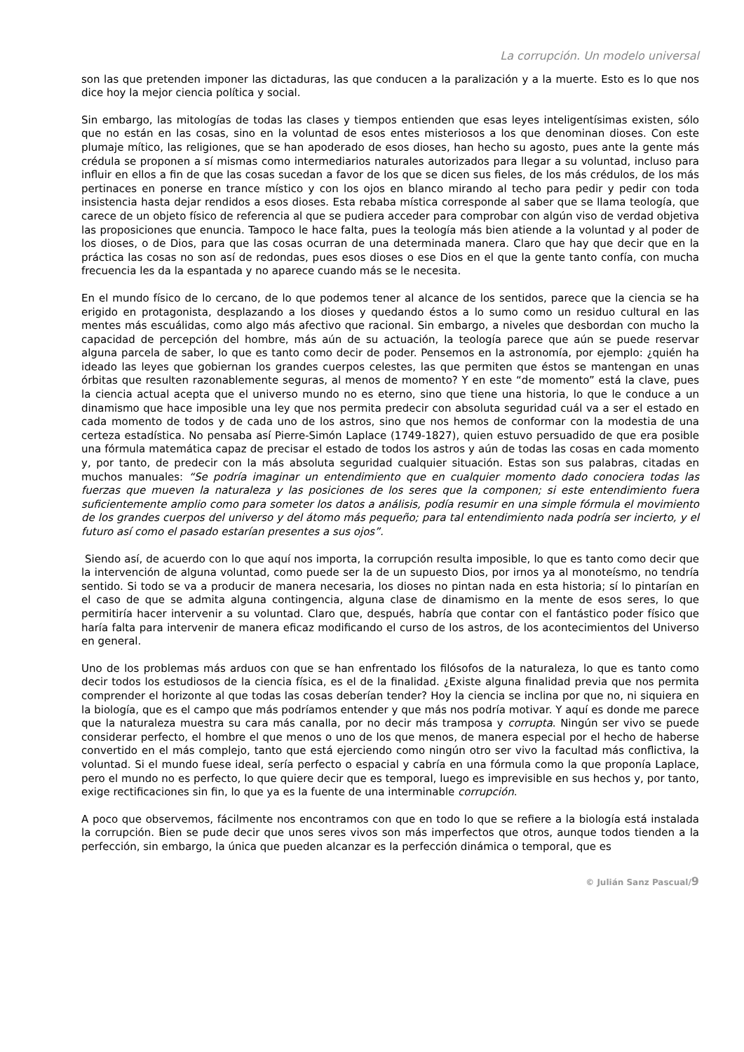La corrupción. Un modelo universal
son las que pretenden imponer las dictaduras, las que conducen a la paralización y a la muerte. Esto es lo que nos dice hoy la mejor ciencia política y social.
Sin embargo, las mitologías de todas las clases y tiempos entienden que esas leyes inteligentísimas existen, sólo que no están en las cosas, sino en la voluntad de esos entes misteriosos a los que denominan dioses. Con este plumaje mítico, las religiones, que se han apoderado de esos dioses, han hecho su agosto, pues ante la gente más crédula se proponen a sí mismas como intermediarios naturales autorizados para llegar a su voluntad, incluso para influir en ellos a fin de que las cosas sucedan a favor de los que se dicen sus fieles, de los más crédulos, de los más pertinaces en ponerse en trance místico y con los ojos en blanco mirando al techo para pedir y pedir con toda insistencia hasta dejar rendidos a esos dioses. Esta rebaba mística corresponde al saber que se llama teología, que carece de un objeto físico de referencia al que se pudiera acceder para comprobar con algún viso de verdad objetiva las proposiciones que enuncia. Tampoco le hace falta, pues la teología más bien atiende a la voluntad y al poder de los dioses, o de Dios, para que las cosas ocurran de una determinada manera. Claro que hay que decir que en la práctica las cosas no son así de redondas, pues esos dioses o ese Dios en el que la gente tanto confía, con mucha frecuencia les da la espantada y no aparece cuando más se le necesita.
En el mundo físico de lo cercano, de lo que podemos tener al alcance de los sentidos, parece que la ciencia se ha erigido en protagonista, desplazando a los dioses y quedando éstos a lo sumo como un residuo cultural en las mentes más escuálidas, como algo más afectivo que racional. Sin embargo, a niveles que desbordan con mucho la capacidad de percepción del hombre, más aún de su actuación, la teología parece que aún se puede reservar alguna parcela de saber, lo que es tanto como decir de poder. Pensemos en la astronomía, por ejemplo: ¿quién ha ideado las leyes que gobiernan los grandes cuerpos celestes, las que permiten que éstos se mantengan en unas órbitas que resulten razonablemente seguras, al menos de momento? Y en este “de momento” está la clave, pues la ciencia actual acepta que el universo mundo no es eterno, sino que tiene una historia, lo que le conduce a un dinamismo que hace imposible una ley que nos permita predecir con absoluta seguridad cuál va a ser el estado en cada momento de todos y de cada uno de los astros, sino que nos hemos de conformar con la modestia de una certeza estadística. No pensaba así Pierre-Simón Laplace (1749-1827), quien estuvo persuadido de que era posible una fórmula matemática capaz de precisar el estado de todos los astros y aún de todas las cosas en cada momento y, por tanto, de predecir con la más absoluta seguridad cualquier situación. Estas son sus palabras, citadas en muchos manuales: “Se podría imaginar un entendimiento que en cualquier momento dado conociera todas las fuerzas que mueven la naturaleza y las posiciones de los seres que la componen; si este entendimiento fuera suficientemente amplio como para someter los datos a análisis, podía resumir en una simple fórmula el movimiento de los grandes cuerpos del universo y del átomo más pequeño; para tal entendimiento nada podría ser incierto, y el futuro así como el pasado estarían presentes a sus ojos”.
Siendo así, de acuerdo con lo que aquí nos importa, la corrupción resulta imposible, lo que es tanto como decir que la intervención de alguna voluntad, como puede ser la de un supuesto Dios, por irnos ya al monoteísmo, no tendría sentido. Si todo se va a producir de manera necesaria, los dioses no pintan nada en esta historia; sí lo pintarían en el caso de que se admita alguna contingencia, alguna clase de dinamismo en la mente de esos seres, lo que permitiría hacer intervenir a su voluntad. Claro que, después, habría que contar con el fantástico poder físico que haría falta para intervenir de manera eficaz modificando el curso de los astros, de los acontecimientos del Universo en general.
Uno de los problemas más arduos con que se han enfrentado los filósofos de la naturaleza, lo que es tanto como decir todos los estudiosos de la ciencia física, es el de la finalidad. ¿Existe alguna finalidad previa que nos permita comprender el horizonte al que todas las cosas deberían tender? Hoy la ciencia se inclina por que no, ni siquiera en la biología, que es el campo que más podríamos entender y que más nos podría motivar. Y aquí es donde me parece que la naturaleza muestra su cara más canalla, por no decir más tramposa y corrupta. Ningún ser vivo se puede considerar perfecto, el hombre el que menos o uno de los que menos, de manera especial por el hecho de haberse convertido en el más complejo, tanto que está ejerciendo como ningún otro ser vivo la facultad más conflictiva, la voluntad. Si el mundo fuese ideal, sería perfecto o espacial y cabría en una fórmula como la que proponía Laplace, pero el mundo no es perfecto, lo que quiere decir que es temporal, luego es imprevisible en sus hechos y, por tanto, exige rectificaciones sin fin, lo que ya es la fuente de una interminable corrupción.
A poco que observemos, fácilmente nos encontramos con que en todo lo que se refiere a la biología está instalada la corrupción. Bien se pude decir que unos seres vivos son más imperfectos que otros, aunque todos tienden a la perfección, sin embargo, la única que pueden alcanzar es la perfección dinámica o temporal, que es
© Julián Sanz Pascual/9